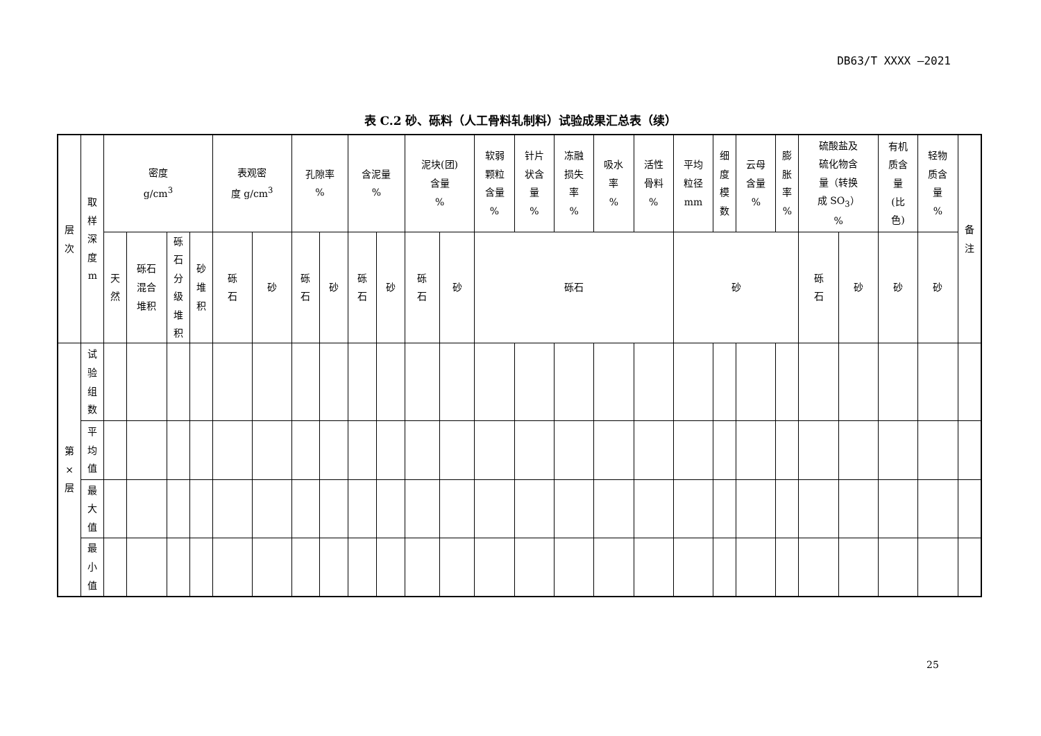DB63/T XXXX —2021
表 C.2 砂、砾料（人工骨料轧制料）试验成果汇总表（续）
| 层 次 | 取 样 深 度 m | 密度 g/cm<sup>3</sup> | | | | 表观密 度 g/cm<sup>3</sup> | | 孔隙率 % | | 含泥量 % | | 泥块(团) 含量 % | | 软弱 颗粒 含量 % | 针片 状含 量 % | 冻融 损失 率 % | 吸水 率 % | 活性 骨料 % | 平均 粒径 mm | 细 度 模 数 | 云母 含量 % | 膨 胀 率 % | 硫酸盐及 硫化物含 量（转换 成 SO<sub>3</sub>） % | | 有机 质含 量 (比 色) | 轻物 质含 量 % | 备 注 |
| --- | --- | --- | --- | --- | --- | --- | --- | --- | --- | --- | --- | --- | --- | --- | --- | --- | --- | --- | --- | --- | --- | --- | --- | --- | --- | --- | --- |
| | | 天 然 | 砾石 混合 堆积 | 砾 石 分 级 堆 积 | 砂 堆 积 | 砾 石 | 砂 | 砾 石 | 砂 | 砾 石 | 砂 | 砾 石 | 砂 | 砾石 | | | | | 砂 | | | | 砾 石 | 砂 | 砂 | 砂 | |
| 第 × 层 | 试 验 组 数 | | | | | | | | | | | | | | | | | | | | | | | | | | |
| | 平 均 值 | | | | | | | | | | | | | | | | | | | | | | | | | | |
| | 最 大 值 | | | | | | | | | | | | | | | | | | | | | | | | | | |
| | 最 小 值 | | | | | | | | | | | | | | | | | | | | | | | | | | |
25